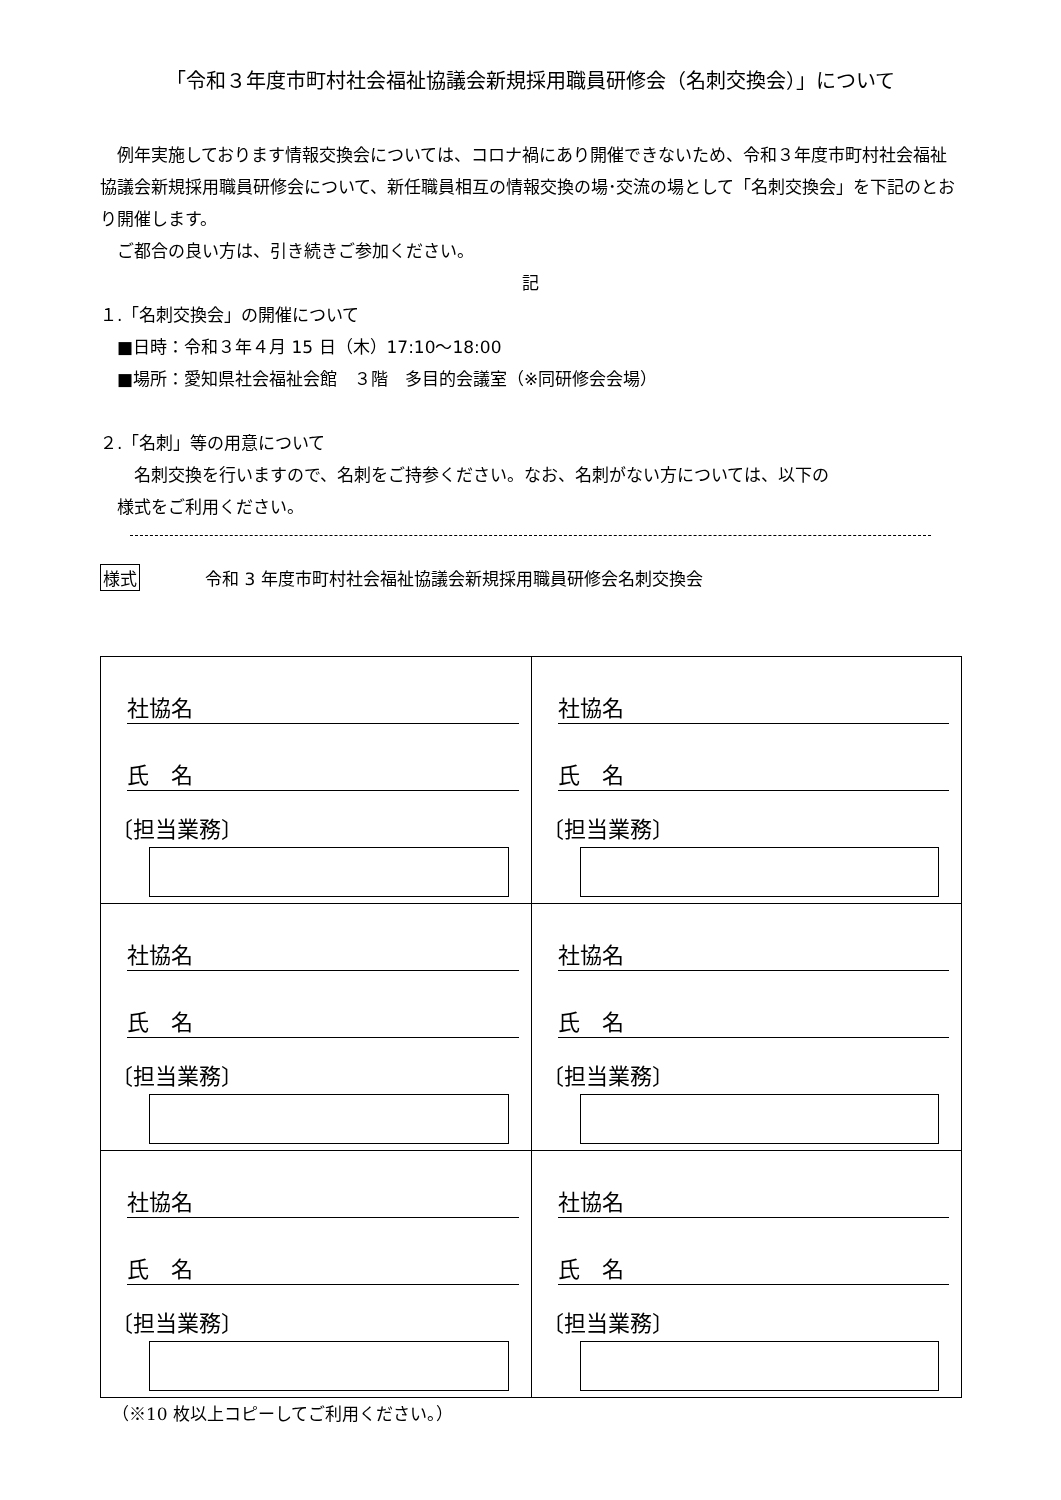「令和３年度市町村社会福祉協議会新規採用職員研修会（名刺交換会）」について
　例年実施しております情報交換会については、コロナ禍にあり開催できないため、令和３年度市町村社会福祉協議会新規採用職員研修会について、新任職員相互の情報交換の場･交流の場として「名刺交換会」を下記のとおり開催します。
　ご都合の良い方は、引き続きご参加ください。
記
１.「名刺交換会」の開催について
　■日時：令和３年４月 15 日（木）17:10～18:00
　■場所：愛知県社会福祉会館　３階　多目的会議室（※同研修会会場）
２.「名刺」等の用意について
　　名刺交換を行いますので、名刺をご持参ください。なお、名刺がない方については、以下の
　様式をご利用ください。
様式 令和 3 年度市町村社会福祉協議会新規採用職員研修会名刺交換会
| 社協名 氏 名 〔担当業務〕 | 社協名 氏 名 〔担当業務〕 |
| 社協名 氏 名 〔担当業務〕 | 社協名 氏 名 〔担当業務〕 |
| 社協名 氏 名 〔担当業務〕 | 社協名 氏 名 〔担当業務〕 |
（※10 枚以上コピーしてご利用ください。）